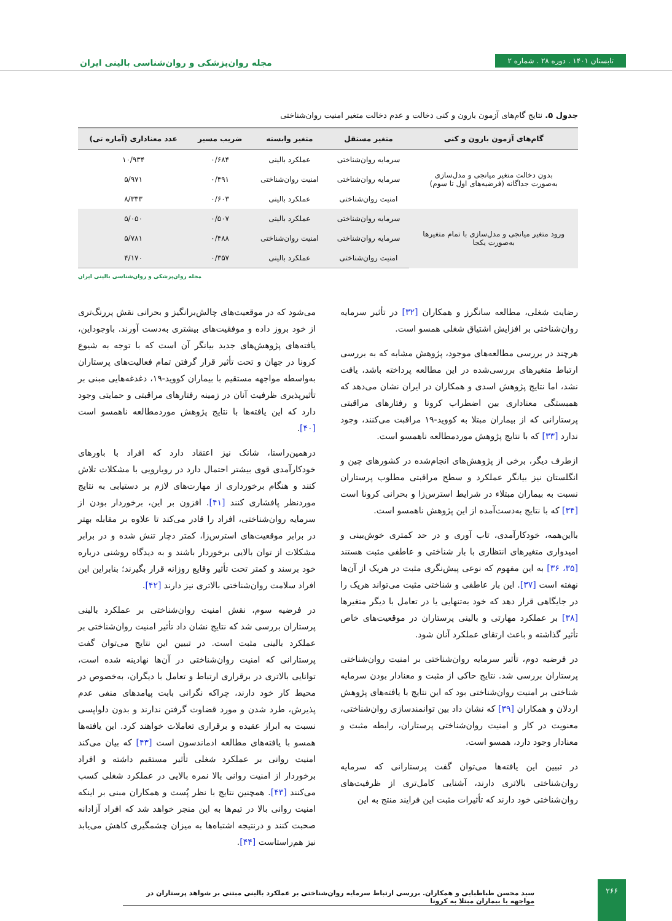تابستان ۱۴۰۱ . دوره ۲۸ . شماره ۲
مجله روان‌پزشکی و روان‌شناسی بالینی ایران
جدول ۵. نتایج گام‌های آزمون بارون و کنی دخالت و عدم دخالت متغیر امنیت روان‌شناختی
| گام‌های آزمون بارون و کنی | متغیر مستقل | متغیر وابسته | ضریب مسیر | عدد معناداری (آماره تی) |
| --- | --- | --- | --- | --- |
| بدون دخالت متغیر میانجی و مدل‌سازی به‌صورت جداگانه (فرضیه‌های اول تا سوم) | سرمایه روان‌شناختی | عملکرد بالینی | ۰/۶۸۴ | ۱۰/۹۳۴ |
| | سرمایه روان‌شناختی | امنیت روان‌شناختی | ۰/۴۹۱ | ۵/۹۷۱ |
| | امنیت روان‌شناختی | عملکرد بالینی | ۰/۶۰۳ | ۸/۳۳۳ |
| ورود متغیر میانجی و مدل‌سازی با تمام متغیرها به‌صورت یکجا | سرمایه روان‌شناختی | عملکرد بالینی | ۰/۵۰۷ | ۵/۰۵۰ |
| | سرمایه روان‌شناختی | امنیت روان‌شناختی | ۰/۴۸۸ | ۵/۷۸۱ |
| | امنیت روان‌شناختی | عملکرد بالینی | ۰/۳۵۷ | ۴/۱۷۰ |
مجله روان‌پزشکی و روان‌شناسی بالینی ایران
رضایت شغلی، مطالعه سانگرز و همکاران [۳۲] در تأثیر سرمایه روان‌شناختی بر افزایش اشتیاق شغلی همسو است.
هرچند در بررسی مطالعه‌های موجود، پژوهش مشابه که به بررسی ارتباط متغیرهای بررسی‌شده در این مطالعه پرداخته باشد، یافت نشد، اما نتایج پژوهش اسدی و همکاران در ایران نشان می‌دهد که همبستگی معناداری بین اضطراب کرونا و رفتارهای مراقبتی پرستارانی که از بیماران مبتلا به کووید-۱۹ مراقبت می‌کنند، وجود ندارد [۳۳] که با نتایج پژوهش موردمطالعه ناهمسو است.
ازطرف دیگر، برخی از پژوهش‌های انجام‌شده در کشورهای چین و انگلستان نیز بیانگر عملکرد و سطح مراقبتی مطلوب پرستاران نسبت به بیماران مبتلاء در شرایط استرس‌زا و بحرانی کرونا است [۳۴] که با نتایج به‌دست‌آمده از این پژوهش ناهمسو است.
بااین‌همه، خودکارآمدی، تاب آوری و در حد کمتری خوش‌بینی و امیدواری متغیرهای انتظاری با بار شناختی و عاطفی مثبت هستند [۳۵، ۳۶] به این مفهوم که نوعی پیش‌نگری مثبت در هریک از آن‌ها نهفته است [۳۷]. این بار عاطفی و شناختی مثبت می‌تواند هریک را در جایگاهی قرار دهد که خود به‌تنهایی یا در تعامل با دیگر متغیرها [۳۸] بر عملکرد مهارتی و بالینی پرستاران در موقعیت‌های خاص تأثیر گذاشته و باعث ارتقای عملکرد آنان شود.
در فرضیه دوم، تأثیر سرمایه روان‌شناختی بر امنیت روان‌شناختی پرستاران بررسی شد. نتایج حاکی از مثبت و معنادار بودن سرمایه شناختی بر امنیت روان‌شناختی بود که این نتایج با یافته‌های پژوهش اردلان و همکاران [۳۹] که نشان داد بین توانمندسازی روان‌شناختی، معنویت در کار و امنیت روان‌شناختی پرستاران، رابطه مثبت و معنادار وجود دارد، همسو است.
در تبیین این یافته‌ها می‌توان گفت پرستارانی که سرمایه روان‌شناختی بالاتری دارند، آشنایی کامل‌تری از ظرفیت‌های روان‌شناختی خود دارند که تأثیرات مثبت این فرایند منتج به این
می‌شود که در موقعیت‌های چالش‌برانگیز و بحرانی نقش پررنگ‌تری از خود بروز داده و موفقیت‌های بیشتری به‌دست آورند. باوجوداین، یافته‌های پژوهش‌های جدید بیانگر آن است که با توجه به شیوع کرونا در جهان و تحت تأثیر قرار گرفتن تمام فعالیت‌های پرستاران به‌واسطه مواجهه مستقیم با بیماران کووید-۱۹، دغدغه‌هایی مبنی بر تأثیرپذیری ظرفیت آنان در زمینه رفتارهای مراقبتی و حمایتی وجود دارد که این یافته‌ها با نتایج پژوهش موردمطالعه ناهمسو است [۴۰].
درهمین‌راستا، شانک نیز اعتقاد دارد که افراد با باورهای خودکارآمدی قوی بیشتر احتمال دارد در رویارویی با مشکلات تلاش کنند و هنگام برخورداری از مهارت‌های لازم بر دستیابی به نتایج موردنظر پافشاری کنند [۴۱]. افزون بر این، برخوردار بودن از سرمایه روان‌شناختی، افراد را قادر می‌کند تا علاوه بر مقابله بهتر در برابر موقعیت‌های استرس‌زا، کمتر دچار تنش شده و در برابر مشکلات از توان بالایی برخوردار باشند و به دیدگاه روشنی درباره خود برسند و کمتر تحت تأثیر وقایع روزانه قرار بگیرند؛ بنابراین این افراد سلامت روان‌شناختی بالاتری نیز دارند [۴۲].
در فرضیه سوم، نقش امنیت روان‌شناختی بر عملکرد بالینی پرستاران بررسی شد که نتایج نشان داد تأثیر امنیت روان‌شناختی بر عملکرد بالینی مثبت است. در تبیین این نتایج می‌توان گفت پرستارانی که امنیت روان‌شناختی در آن‌ها نهادینه شده است، توانایی بالاتری در برقراری ارتباط و تعامل با دیگران، به‌خصوص در محیط کار خود دارند، چراکه نگرانی بابت پیامدهای منفی عدم پذیرش، طرد شدن و مورد قضاوت گرفتن ندارند و بدون دلواپسی نسبت به ابراز عقیده و برقراری تعاملات خواهند کرد. این یافته‌ها همسو با یافته‌های مطالعه ادماندسون است [۴۳] که بیان می‌کند امنیت روانی بر عملکرد شغلی تأثیر مستقیم داشته و افراد برخوردار از امنیت روانی بالا نمره بالایی در عملکرد شغلی کسب می‌کنند [۴۳]. همچنین نتایج با نظر پُست و همکاران مبنی بر اینکه امنیت روانی بالا در تیم‌ها به این منجر خواهد شد که افراد آزادانه صحبت کنند و درنتیجه اشتباه‌ها به میزان چشمگیری کاهش می‌یابد نیز هم‌راستاست [۴۴].
سید محسن طباطبایی و همکاران. بررسی ارتباط سرمایه روان‌شناختی بر عملکرد بالینی مبتنی بر شواهد پرستاران در مواجهه با بیماران مبتلا به کرونا
۲۶۶